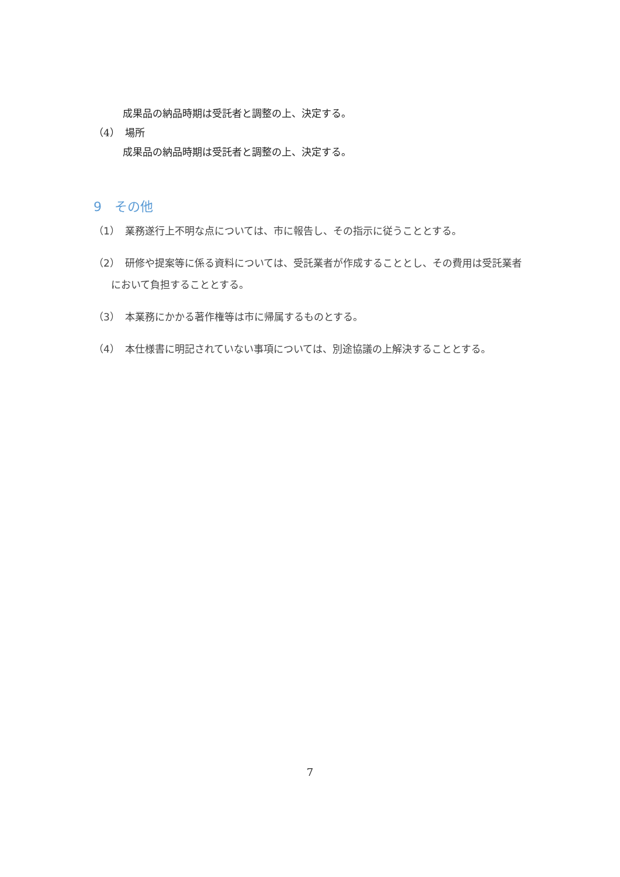成果品の納品時期は受託者と調整の上、決定する。
（4）　場所
成果品の納品時期は受託者と調整の上、決定する。
9　その他
（1）　業務遂行上不明な点については、市に報告し、その指示に従うこととする。
（2）　研修や提案等に係る資料については、受託業者が作成することとし、その費用は受託業者において負担することとする。
（3）　本業務にかかる著作権等は市に帰属するものとする。
（4）　本仕様書に明記されていない事項については、別途協議の上解決することとする。
7